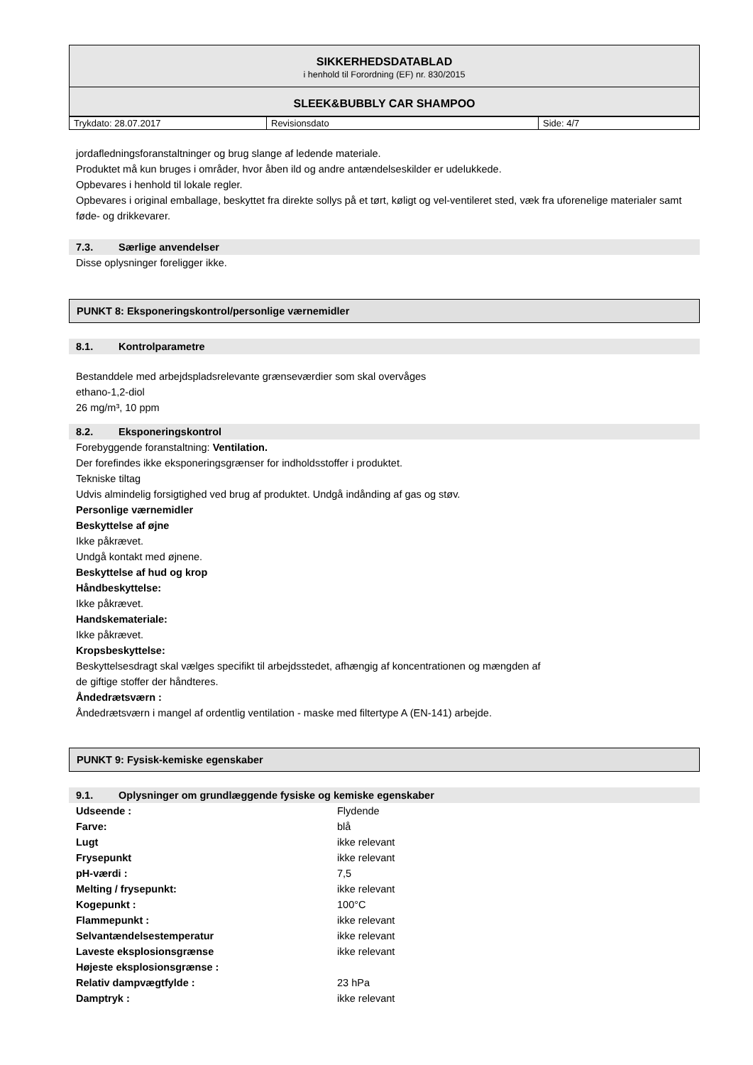SIKKERHEDSDATABLAD
i henhold til Forordning (EF) nr. 830/2015
SLEEK&BUBBLY CAR SHAMPOO
| Trykdato: 28.07.2017 | Revisionsdato | Side: 4/7 |
jordafledningsforanstaltninger og brug slange af ledende materiale.
Produktet må kun bruges i områder, hvor åben ild og andre antændelseskilder er udelukkede.
Opbevares i henhold til lokale regler.
Opbevares i original emballage, beskyttet fra direkte sollys på et tørt, køligt og vel-ventileret sted, væk fra uforenelige materialer samt føde- og drikkevarer.
7.3. Særlige anvendelser
Disse oplysninger foreligger ikke.
PUNKT 8: Eksponeringskontrol/personlige værnemidler
8.1. Kontrolparametre
Bestanddele med arbejdspladsrelevante grænseværdier som skal overvåges
ethano-1,2-diol
26 mg/m³, 10 ppm
8.2. Eksponeringskontrol
Forebyggende foranstaltning: Ventilation.
Der forefindes ikke eksponeringsgrænser for indholdsstoffer i produktet.
Tekniske tiltag
Udvis almindelig forsigtighed ved brug af produktet. Undgå indånding af gas og støv.
Personlige værnemidler
Beskyttelse af øjne
Ikke påkrævet.
Undgå kontakt med øjnene.
Beskyttelse af hud og krop
Håndbeskyttelse:
Ikke påkrævet.
Handskemateriale:
Ikke påkrævet.
Kropsbeskyttelse:
Beskyttelsesdragt skal vælges specifikt til arbejdsstedet, afhængig af koncentrationen og mængden af
de giftige stoffer der håndteres.
Åndedrætsværn :
Åndedrætsværn i mangel af ordentlig ventilation - maske med filtertype A (EN-141) arbejde.
PUNKT 9: Fysisk-kemiske egenskaber
9.1. Oplysninger om grundlæggende fysiske og kemiske egenskaber
| Udseende : | Flydende |
| Farve: | blå |
| Lugt | ikke relevant |
| Frysepunkt | ikke relevant |
| pH-værdi : | 7,5 |
| Melting / frysepunkt: | ikke relevant |
| Kogepunkt : | 100°C |
| Flammepunkt : | ikke relevant |
| Selvantændelsestemperatur | ikke relevant |
| Laveste eksplosionsgrænse | ikke relevant |
| Højeste eksplosionsgrænse : | |
| Relativ dampvægtfylde : | 23 hPa |
| Damptryk : | ikke relevant |